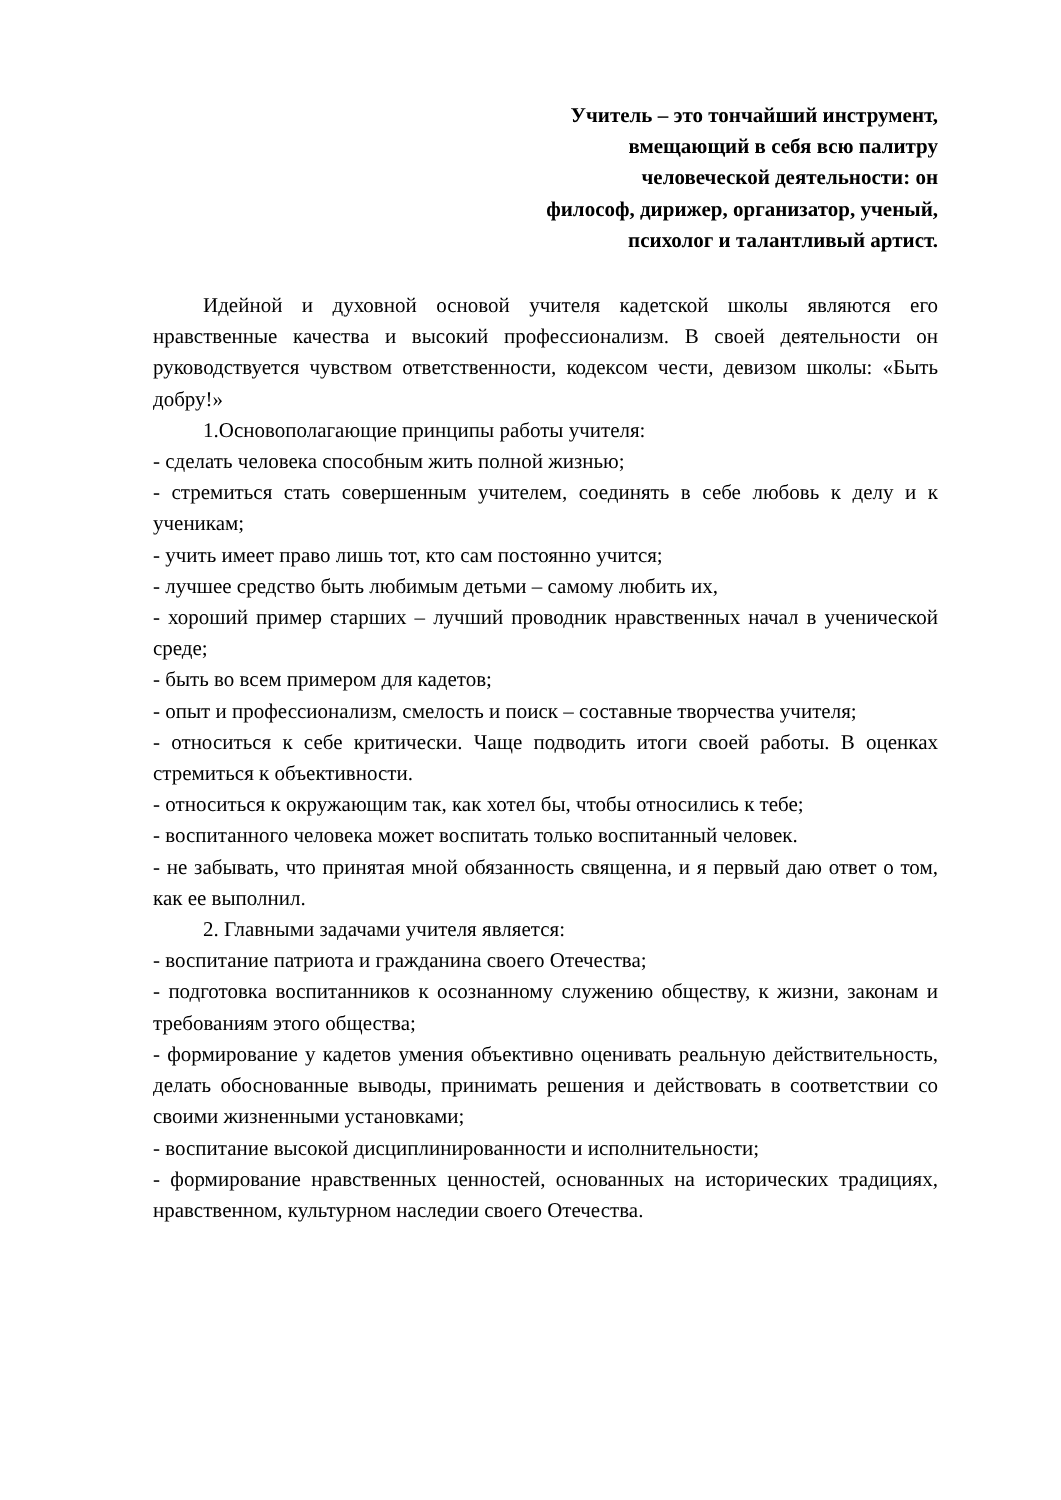Учитель – это тончайший инструмент,
вмещающий в себя всю палитру
человеческой деятельности: он
философ, дирижер, организатор, ученый,
психолог и талантливый артист.
Идейной и духовной основой учителя кадетской школы являются его нравственные качества и высокий профессионализм. В своей деятельности он руководствуется чувством ответственности, кодексом чести, девизом школы: «Быть добру!»
1.Основополагающие принципы работы учителя:
- сделать человека способным жить полной жизнью;
- стремиться стать совершенным учителем, соединять в себе любовь к делу и к ученикам;
- учить имеет право лишь тот, кто сам постоянно учится;
- лучшее средство быть любимым детьми – самому любить их,
- хороший пример старших – лучший проводник нравственных начал в ученической среде;
- быть во всем примером для кадетов;
- опыт и профессионализм, смелость и поиск – составные творчества учителя;
- относиться к себе критически. Чаще подводить итоги своей работы. В оценках стремиться к объективности.
- относиться к окружающим так, как хотел бы, чтобы относились к тебе;
- воспитанного человека может воспитать только воспитанный человек.
- не забывать, что принятая мной обязанность священна, и я первый даю ответ о том, как ее выполнил.
2. Главными задачами учителя является:
- воспитание патриота и гражданина своего Отечества;
- подготовка воспитанников к осознанному служению обществу, к жизни, законам и требованиям этого общества;
- формирование у кадетов умения объективно оценивать реальную действительность, делать обоснованные выводы, принимать решения и действовать в соответствии со своими жизненными установками;
- воспитание высокой дисциплинированности и исполнительности;
- формирование нравственных ценностей, основанных на исторических традициях, нравственном, культурном наследии своего Отечества.